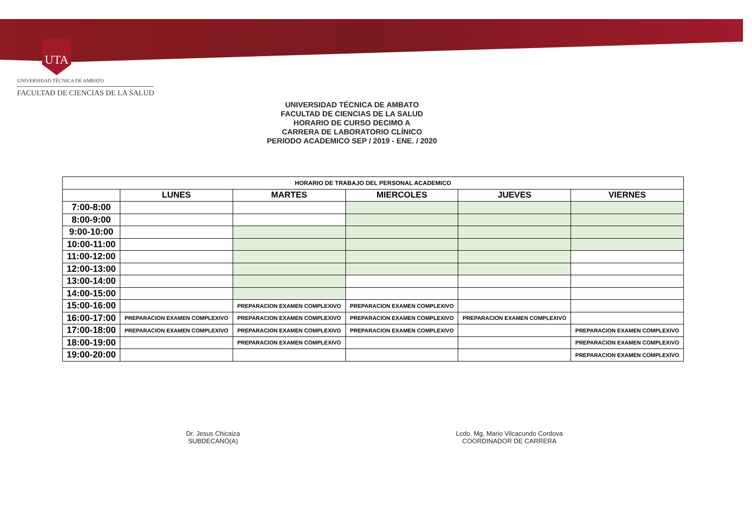UTA
UNIVERSIDAD TÉCNICA DE AMBATO
FACULTAD DE CIENCIAS DE LA SALUD
UNIVERSIDAD TÉCNICA DE AMBATO
FACULTAD DE CIENCIAS DE LA SALUD
HORARIO DE CURSO DECIMO A
CARRERA DE LABORATORIO CLÍNICO
PERIODO ACADEMICO SEP / 2019 - ENE. / 2020
| HORARIO DE TRABAJO DEL PERSONAL ACADEMICO | | | | | |
| | LUNES | MARTES | MIERCOLES | JUEVES | VIERNES |
| 7:00-8:00 | | | | | |
| 8:00-9:00 | | | | | |
| 9:00-10:00 | | | | | |
| 10:00-11:00 | | | | | |
| 11:00-12:00 | | | | | |
| 12:00-13:00 | | | | | |
| 13:00-14:00 | | | | | |
| 14:00-15:00 | | | | | |
| 15:00-16:00 | | PREPARACION EXAMEN COMPLEXIVO | PREPARACION EXAMEN COMPLEXIVO | | |
| 16:00-17:00 | PREPARACION EXAMEN COMPLEXIVO | PREPARACION EXAMEN COMPLEXIVO | PREPARACION EXAMEN COMPLEXIVO | PREPARACION EXAMEN COMPLEXIVO | |
| 17:00-18:00 | PREPARACION EXAMEN COMPLEXIVO | PREPARACION EXAMEN COMPLEXIVO | PREPARACION EXAMEN COMPLEXIVO | | PREPARACION EXAMEN COMPLEXIVO |
| 18:00-19:00 | | PREPARACION EXAMEN COMPLEXIVO | | | PREPARACION EXAMEN COMPLEXIVO |
| 19:00-20:00 | | | | | PREPARACION EXAMEN COMPLEXIVO |
Dr. Jesus Chicaiza
SUBDECANO(A)
Lcdo. Mg. Mario Vilcacundo Cordova
COORDINADOR DE CARRERA